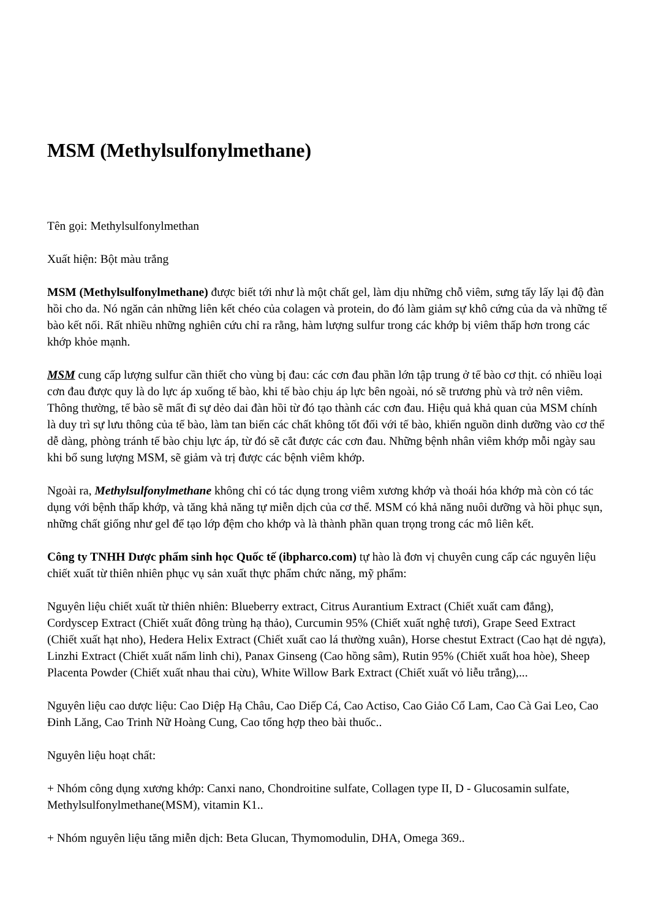MSM (Methylsulfonylmethane)
Tên gọi: Methylsulfonylmethan
Xuất hiện: Bột màu trắng
MSM (Methylsulfonylmethane) được biết tới như là một chất gel, làm dịu những chỗ viêm, sưng tấy lấy lại độ đàn hồi cho da. Nó ngăn cản những liên kết chéo của colagen và protein, do đó làm giảm sự khô cứng của da và những tế bào kết nối. Rất nhiều những nghiên cứu chỉ ra rằng, hàm lượng sulfur trong các khớp bị viêm thấp hơn trong các khớp khỏe mạnh.
MSM cung cấp lượng sulfur cần thiết cho vùng bị đau: các cơn đau phần lớn tập trung ở tế bào cơ thịt. có nhiều loại cơn đau được quy là do lực áp xuống tế bào, khi tế bào chịu áp lực bên ngoài, nó sẽ trương phù và trở nên viêm. Thông thường, tế bào sẽ mất đi sự dẻo dai đàn hồi từ đó tạo thành các cơn đau. Hiệu quả khả quan của MSM chính là duy trì sự lưu thông của tế bào, làm tan biến các chất không tốt đối với tế bào, khiến nguồn dinh dưỡng vào cơ thể dễ dàng, phòng tránh tế bào chịu lực áp, từ đó sẽ cắt được các cơn đau. Những bệnh nhân viêm khớp mỗi ngày sau khi bổ sung lượng MSM, sẽ giảm và trị được các bệnh viêm khớp.
Ngoài ra, Methylsulfonylmethane không chỉ có tác dụng trong viêm xương khớp và thoái hóa khớp mà còn có tác dụng với bệnh thấp khớp, và tăng khả năng tự miễn dịch của cơ thể. MSM có khả năng nuôi dưỡng và hồi phục sụn, những chất giống như gel để tạo lớp đệm cho khớp và là thành phần quan trọng trong các mô liên kết.
Công ty TNHH Dược phẩm sinh học Quốc tế (ibpharco.com) tự hào là đơn vị chuyên cung cấp các nguyên liệu chiết xuất từ thiên nhiên phục vụ sản xuất thực phẩm chức năng, mỹ phẩm:
Nguyên liệu chiết xuất từ thiên nhiên: Blueberry extract, Citrus Aurantium Extract (Chiết xuất cam đắng), Cordyscep Extract (Chiết xuất đông trùng hạ thảo), Curcumin 95% (Chiết xuất nghệ tươi), Grape Seed Extract (Chiết xuất hạt nho), Hedera Helix Extract (Chiết xuất cao lá thường xuân), Horse chestut Extract (Cao hạt dẻ ngựa), Linzhi Extract (Chiết xuất nấm linh chi), Panax Ginseng (Cao hồng sâm), Rutin 95% (Chiết xuất hoa hòe), Sheep Placenta Powder (Chiết xuất nhau thai cừu), White Willow Bark Extract (Chiết xuất vỏ liễu trắng),...
Nguyên liệu cao dược liệu: Cao Diệp Hạ Châu, Cao Diếp Cá, Cao Actiso, Cao Giảo Cổ Lam, Cao Cà Gai Leo, Cao Đinh Lăng, Cao Trinh Nữ Hoàng Cung, Cao tổng hợp theo bài thuốc..
Nguyên liệu hoạt chất:
+ Nhóm công dụng xương khớp: Canxi nano, Chondroitine sulfate, Collagen type II, D - Glucosamin sulfate, Methylsulfonylmethane(MSM), vitamin K1..
+ Nhóm nguyên liệu tăng miễn dịch: Beta Glucan, Thymomodulin, DHA, Omega 369..